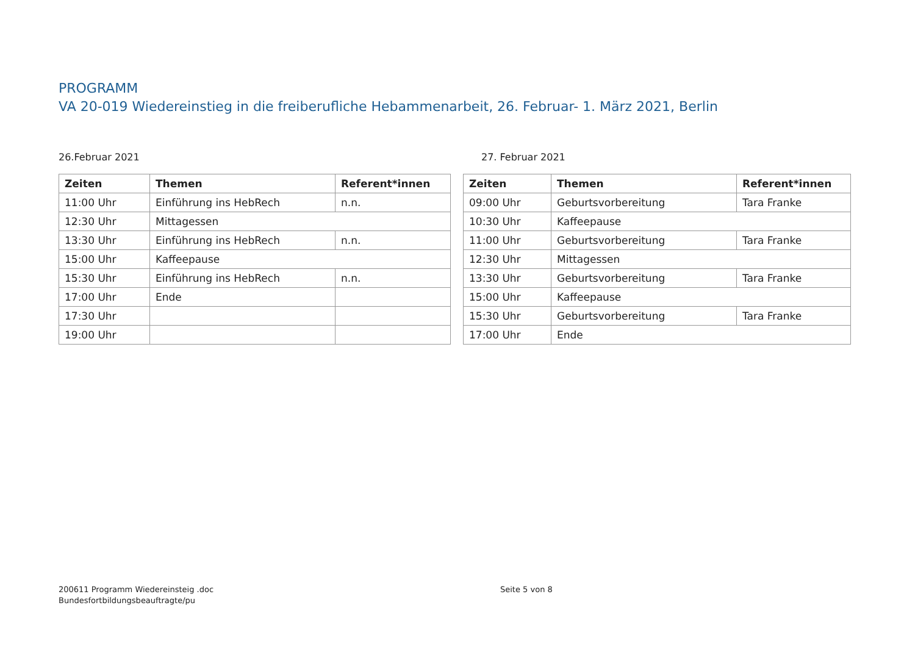PROGRAMM
VA 20-019 Wiedereinstieg in die freiberufliche Hebammenarbeit, 26. Februar- 1. März 2021, Berlin
26.Februar 2021
| Zeiten | Themen | Referent*innen |
| --- | --- | --- |
| 11:00 Uhr | Einführung ins HebRech | n.n. |
| 12:30 Uhr | Mittagessen | |
| 13:30 Uhr | Einführung ins HebRech | n.n. |
| 15:00 Uhr | Kaffeepause | |
| 15:30 Uhr | Einführung ins HebRech | n.n. |
| 17:00 Uhr | Ende | |
| 17:30 Uhr | | |
| 19:00 Uhr | | |
27. Februar 2021
| Zeiten | Themen | Referent*innen |
| --- | --- | --- |
| 09:00 Uhr | Geburtsvorbereitung | Tara Franke |
| 10:30 Uhr | Kaffeepause | |
| 11:00 Uhr | Geburtsvorbereitung | Tara Franke |
| 12:30 Uhr | Mittagessen | |
| 13:30 Uhr | Geburtsvorbereitung | Tara Franke |
| 15:00 Uhr | Kaffeepause | |
| 15:30 Uhr | Geburtsvorbereitung | Tara Franke |
| 17:00 Uhr | Ende | |
200611 Programm Wiedereinsteig .doc
Bundesfortbildungsbeauftragte/pu
Seite 5 von 8